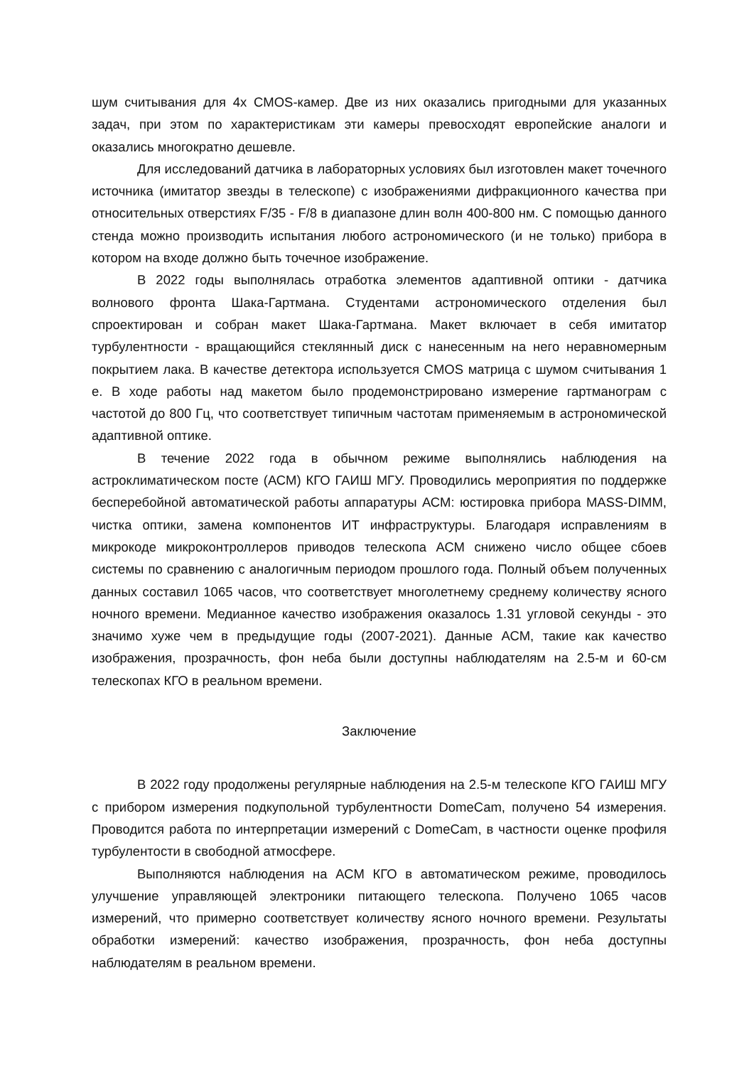шум считывания для 4х CMOS-камер. Две из них оказались пригодными для указанных задач, при этом по характеристикам эти камеры превосходят европейские аналоги и оказались многократно дешевле.
Для исследований датчика в лабораторных условиях был изготовлен макет точечного источника (имитатор звезды в телескопе) с изображениями дифракционного качества при относительных отверстиях F/35 - F/8 в диапазоне длин волн 400-800 нм. С помощью данного стенда можно производить испытания любого астрономического (и не только) прибора в котором на входе должно быть точечное изображение.
В 2022 годы выполнялась отработка элементов адаптивной оптики - датчика волнового фронта Шака-Гартмана. Студентами астрономического отделения был спроектирован и собран макет Шака-Гартмана. Макет включает в себя имитатор турбулентности - вращающийся стеклянный диск с нанесенным на него неравномерным покрытием лака. В качестве детектора используется CMOS матрица с шумом считывания 1 е. В ходе работы над макетом было продемонстрировано измерение гартманограм с частотой до 800 Гц, что соответствует типичным частотам применяемым в астрономической адаптивной оптике.
В течение 2022 года в обычном режиме выполнялись наблюдения на астроклиматическом посте (АСМ) КГО ГАИШ МГУ. Проводились мероприятия по поддержке бесперебойной автоматической работы аппаратуры АСМ: юстировка прибора MASS-DIMM, чистка оптики, замена компонентов ИТ инфраструктуры. Благодаря исправлениям в микрокоде микроконтроллеров приводов телескопа АСМ снижено число общее сбоев системы по сравнению с аналогичным периодом прошлого года. Полный объем полученных данных составил 1065 часов, что соответствует многолетнему среднему количеству ясного ночного времени. Медианное качество изображения оказалось 1.31 угловой секунды - это значимо хуже чем в предыдущие годы (2007-2021). Данные АСМ, такие как качество изображения, прозрачность, фон неба были доступны наблюдателям на 2.5-м и 60-см телескопах КГО в реальном времени.
Заключение
В 2022 году продолжены регулярные наблюдения на 2.5-м телескопе КГО ГАИШ МГУ с прибором измерения подкупольной турбулентности DomeCam, получено 54 измерения. Проводится работа по интерпретации измерений с DomeCam, в частности оценке профиля турбулентости в свободной атмосфере.
Выполняются наблюдения на АСМ КГО в автоматическом режиме, проводилось улучшение управляющей электроники питающего телескопа. Получено 1065 часов измерений, что примерно соответствует количеству ясного ночного времени. Результаты обработки измерений: качество изображения, прозрачность, фон неба доступны наблюдателям в реальном времени.